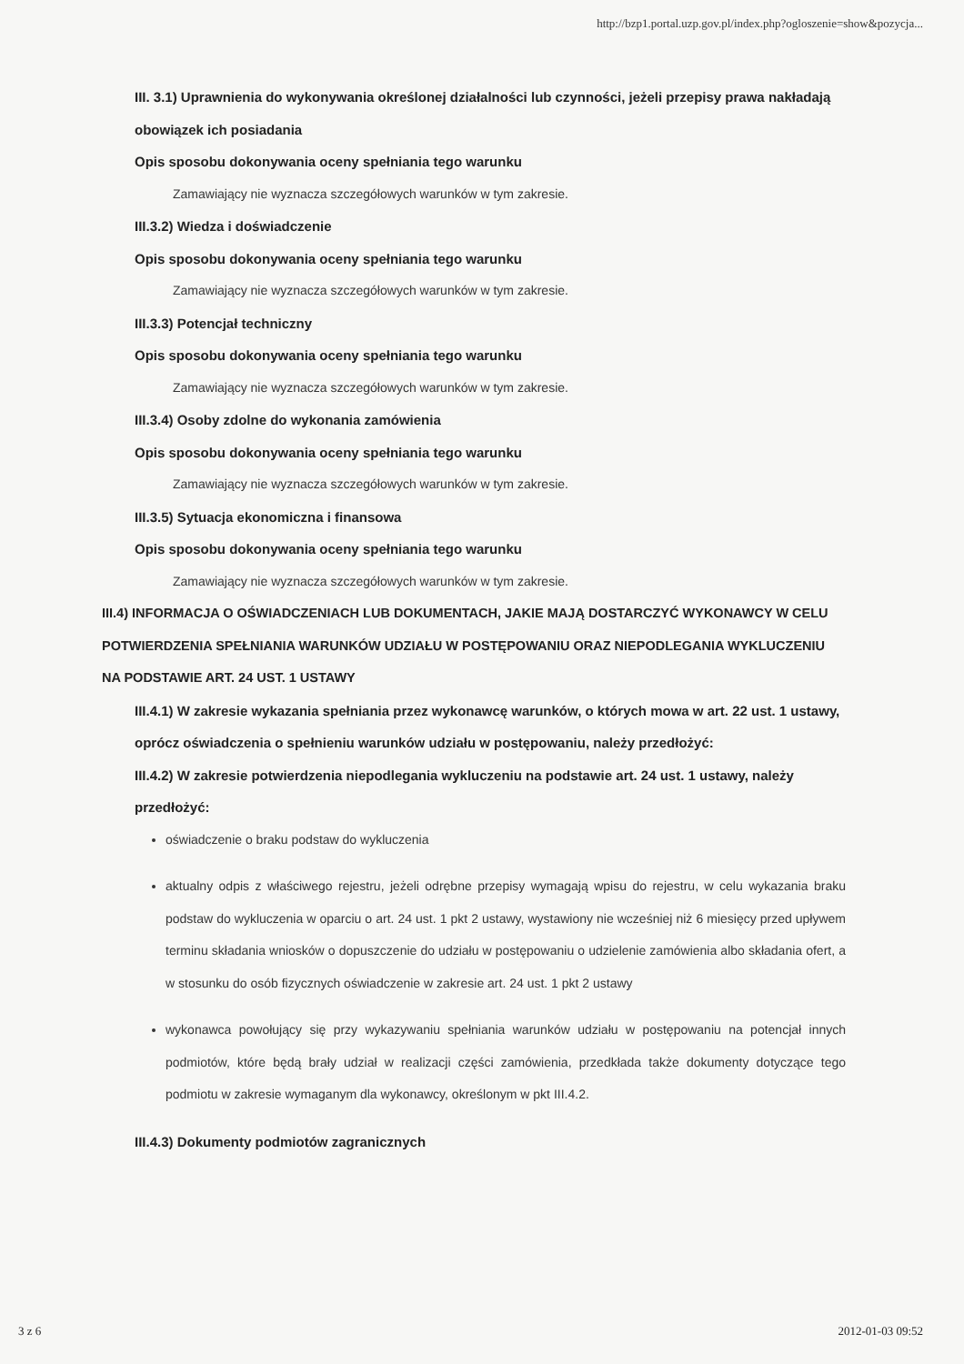http://bzp1.portal.uzp.gov.pl/index.php?ogloszenie=show&pozycja...
III. 3.1) Uprawnienia do wykonywania określonej działalności lub czynności, jeżeli przepisy prawa nakładają obowiązek ich posiadania
Opis sposobu dokonywania oceny spełniania tego warunku
Zamawiający nie wyznacza szczegółowych warunków w tym zakresie.
III.3.2) Wiedza i doświadczenie
Opis sposobu dokonywania oceny spełniania tego warunku
Zamawiający nie wyznacza szczegółowych warunków w tym zakresie.
III.3.3) Potencjał techniczny
Opis sposobu dokonywania oceny spełniania tego warunku
Zamawiający nie wyznacza szczegółowych warunków w tym zakresie.
III.3.4) Osoby zdolne do wykonania zamówienia
Opis sposobu dokonywania oceny spełniania tego warunku
Zamawiający nie wyznacza szczegółowych warunków w tym zakresie.
III.3.5) Sytuacja ekonomiczna i finansowa
Opis sposobu dokonywania oceny spełniania tego warunku
Zamawiający nie wyznacza szczegółowych warunków w tym zakresie.
III.4) INFORMACJA O OŚWIADCZENIACH LUB DOKUMENTACH, JAKIE MAJĄ DOSTARCZYĆ WYKONAWCY W CELU POTWIERDZENIA SPEŁNIANIA WARUNKÓW UDZIAŁU W POSTĘPOWANIU ORAZ NIEPODLEGANIA WYKLUCZENIU NA PODSTAWIE ART. 24 UST. 1 USTAWY
III.4.1) W zakresie wykazania spełniania przez wykonawcę warunków, o których mowa w art. 22 ust. 1 ustawy, oprócz oświadczenia o spełnieniu warunków udziału w postępowaniu, należy przedłożyć:
III.4.2) W zakresie potwierdzenia niepodlegania wykluczeniu na podstawie art. 24 ust. 1 ustawy, należy przedłożyć:
oświadczenie o braku podstaw do wykluczenia
aktualny odpis z właściwego rejestru, jeżeli odrębne przepisy wymagają wpisu do rejestru, w celu wykazania braku podstaw do wykluczenia w oparciu o art. 24 ust. 1 pkt 2 ustawy, wystawiony nie wcześniej niż 6 miesięcy przed upływem terminu składania wniosków o dopuszczenie do udziału w postępowaniu o udzielenie zamówienia albo składania ofert, a w stosunku do osób fizycznych oświadczenie w zakresie art. 24 ust. 1 pkt 2 ustawy
wykonawca powołujący się przy wykazywaniu spełniania warunków udziału w postępowaniu na potencjał innych podmiotów, które będą brały udział w realizacji części zamówienia, przedkłada także dokumenty dotyczące tego podmiotu w zakresie wymaganym dla wykonawcy, określonym w pkt III.4.2.
III.4.3) Dokumenty podmiotów zagranicznych
3 z 6 2012-01-03 09:52